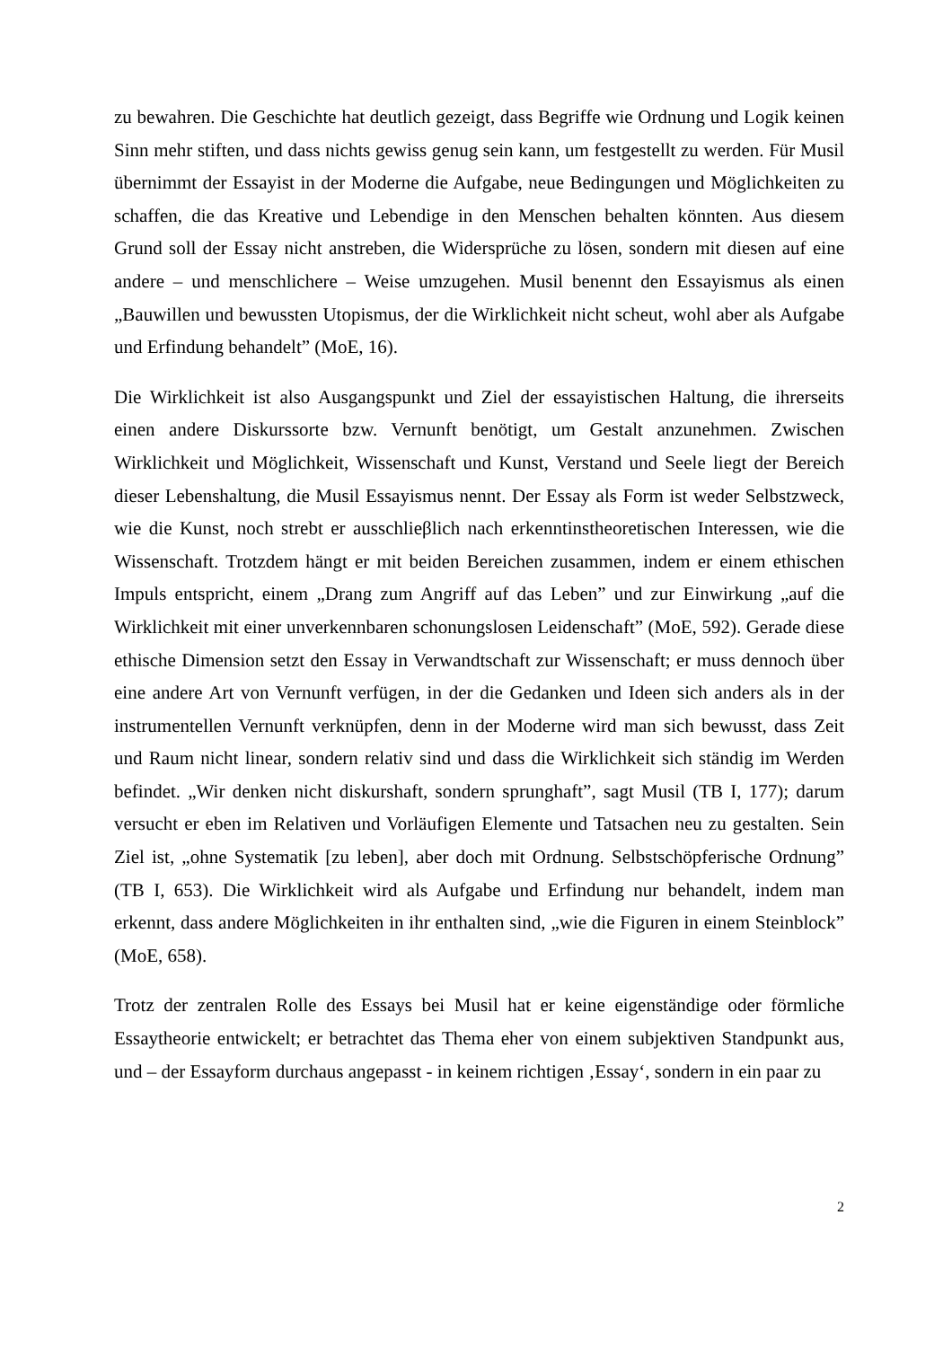zu bewahren. Die Geschichte hat deutlich gezeigt, dass Begriffe wie Ordnung und Logik keinen Sinn mehr stiften, und dass nichts gewiss genug sein kann, um festgestellt zu werden. Für Musil übernimmt der Essayist in der Moderne die Aufgabe, neue Bedingungen und Möglichkeiten zu schaffen, die das Kreative und Lebendige in den Menschen behalten könnten. Aus diesem Grund soll der Essay nicht anstreben, die Widersprüche zu lösen, sondern mit diesen auf eine andere – und menschlichere – Weise umzugehen. Musil benennt den Essayismus als einen „Bauwillen und bewussten Utopismus, der die Wirklichkeit nicht scheut, wohl aber als Aufgabe und Erfindung behandelt” (MoE, 16).
Die Wirklichkeit ist also Ausgangspunkt und Ziel der essayistischen Haltung, die ihrerseits einen andere Diskurssorte bzw. Vernunft benötigt, um Gestalt anzunehmen. Zwischen Wirklichkeit und Möglichkeit, Wissenschaft und Kunst, Verstand und Seele liegt der Bereich dieser Lebenshaltung, die Musil Essayismus nennt. Der Essay als Form ist weder Selbstzweck, wie die Kunst, noch strebt er ausschlieβlich nach erkenntinstheoretischen Interessen, wie die Wissenschaft. Trotzdem hängt er mit beiden Bereichen zusammen, indem er einem ethischen Impuls entspricht, einem „Drang zum Angriff auf das Leben” und zur Einwirkung „auf die Wirklichkeit mit einer unverkennbaren schonungslosen Leidenschaft” (MoE, 592). Gerade diese ethische Dimension setzt den Essay in Verwandtschaft zur Wissenschaft; er muss dennoch über eine andere Art von Vernunft verfügen, in der die Gedanken und Ideen sich anders als in der instrumentellen Vernunft verknüpfen, denn in der Moderne wird man sich bewusst, dass Zeit und Raum nicht linear, sondern relativ sind und dass die Wirklichkeit sich ständig im Werden befindet. „Wir denken nicht diskurshaft, sondern sprunghaft”, sagt Musil (TB I, 177); darum versucht er eben im Relativen und Vorläufigen Elemente und Tatsachen neu zu gestalten. Sein Ziel ist, „ohne Systematik [zu leben], aber doch mit Ordnung. Selbstschöpferische Ordnung” (TB I, 653). Die Wirklichkeit wird als Aufgabe und Erfindung nur behandelt, indem man erkennt, dass andere Möglichkeiten in ihr enthalten sind, „wie die Figuren in einem Steinblock” (MoE, 658).
Trotz der zentralen Rolle des Essays bei Musil hat er keine eigenständige oder förmliche Essaytheorie entwickelt; er betrachtet das Thema eher von einem subjektiven Standpunkt aus, und – der Essayform durchaus angepasst - in keinem richtigen ‚Essay‘, sondern in ein paar zu
2